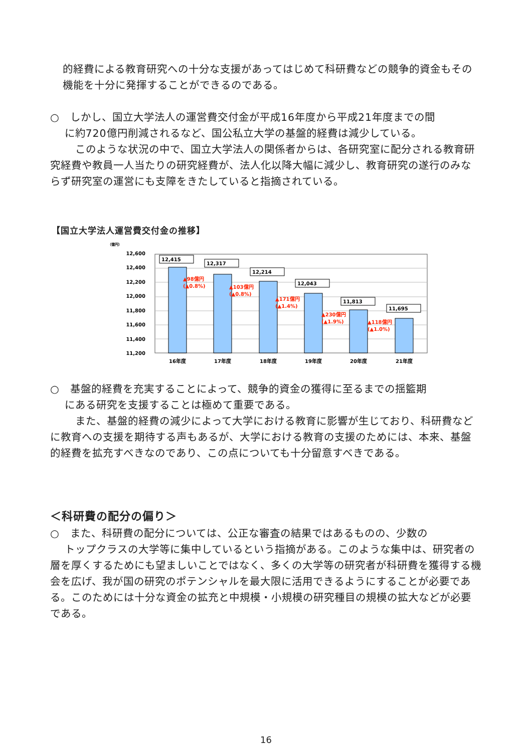的経費による教育研究への十分な支援があってはじめて科研費などの競争的資金もその機能を十分に発揮することができるのである。
○　しかし、国立大学法人の運営費交付金が平成16年度から平成21年度までの間
　 に約720億円削減されるなど、国公私立大学の基盤的経費は減少している。
　 　このような状況の中で、国立大学法人の関係者からは、各研究室に配分される教育研究経費や教員一人当たりの研究経費が、法人化以降大幅に減少し、教育研究の遂行のみならず研究室の運営にも支障をきたしていると指摘されている。
【国立大学法人運営費交付金の推移】
（億円）
12,600
12,400
12,200
12,000
11,800
11,600
11,400
11,200
12,415
12,317
12,214
12,043
11,813
11,695
▲98億円
(▲0.8%)
▲103億円
(▲0.8%)
▲171億円
(▲1.4%)
▲230億円
(▲1.9%)
▲118億円
(▲1.0%)
16年度
17年度
18年度
19年度
20年度
21年度
○　基盤的経費を充実することによって、競争的資金の獲得に至るまでの揺籃期
　 にある研究を支援することは極めて重要である。
　 　また、基盤的経費の減少によって大学における教育に影響が生じており、科研費などに教育への支援を期待する声もあるが、大学における教育の支援のためには、本来、基盤的経費を拡充すべきなのであり、この点についても十分留意すべきである。
＜科研費の配分の偏り＞
○　また、科研費の配分については、公正な審査の結果ではあるものの、少数の
　 トップクラスの大学等に集中しているという指摘がある。このような集中は、研究者の層を厚くするためにも望ましいことではなく、多くの大学等の研究者が科研費を獲得する機会を広げ、我が国の研究のポテンシャルを最大限に活用できるようにすることが必要である。このためには十分な資金の拡充と中規模・小規模の研究種目の規模の拡大などが必要である。
16